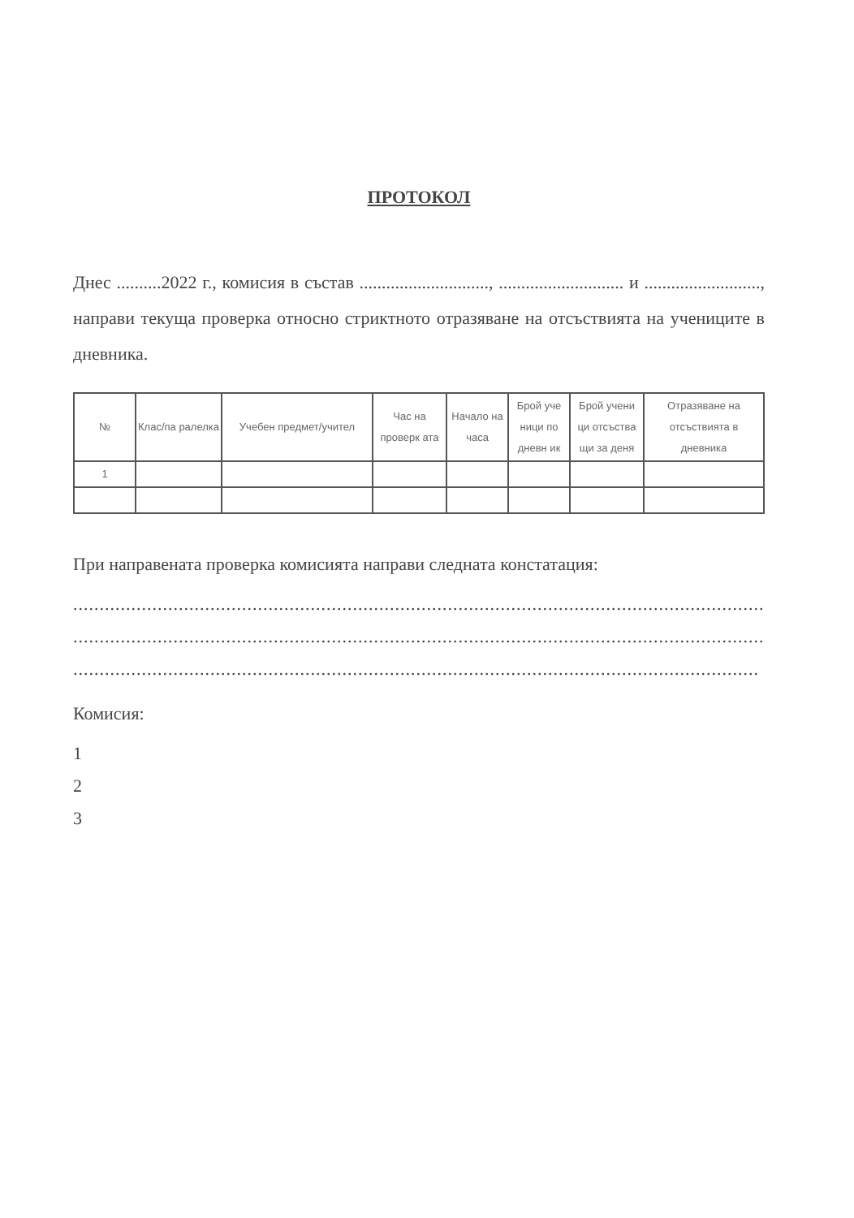ПРОТОКОЛ
Днес ..........2022 г., комисия в състав ............................., ............................ и .........................., направи текуща проверка относно стриктното отразяване на отсъствията на учениците в дневника.
| № | Клас/па ралелка | Учебен предмет/учител | Час на проверк ата | Начало на часа | Брой уче ници по дневн ик | Брой учени ци отсъства щи за деня | Отразяване на отсъствията в дневника |
| --- | --- | --- | --- | --- | --- | --- | --- |
| 1 | | | | | | | |
При направената проверка комисията направи следната констатация:
.........................................................................................................................................................
.........................................................................................................................................................
..................................................................................................................................
Комисия:
1
2
3